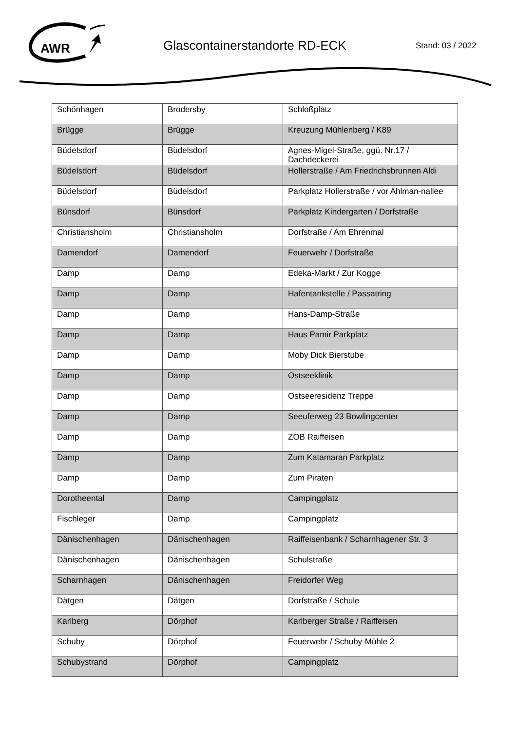AWR
Glascontainerstandorte RD-ECK Stand: 03 / 2022
| Schönhagen | Brodersby | Schloßplatz |
| Brügge | Brügge | Kreuzung Mühlenberg / K89 |
| Büdelsdorf | Büdelsdorf | Agnes-Migel-Straße, ggü. Nr.17 / Dachdeckerei |
| Büdelsdorf | Büdelsdorf | Hollerstraße / Am Friedrichsbrunnen Aldi |
| Büdelsdorf | Büdelsdorf | Parkplatz Hollerstraße / vor Ahlman-nallee |
| Bünsdorf | Bünsdorf | Parkplatz Kindergarten / Dorfstraße |
| Christiansholm | Christiansholm | Dorfstraße / Am Ehrenmal |
| Damendorf | Damendorf | Feuerwehr / Dorfstraße |
| Damp | Damp | Edeka-Markt / Zur Kogge |
| Damp | Damp | Hafentankstelle / Passatring |
| Damp | Damp | Hans-Damp-Straße |
| Damp | Damp | Haus Pamir Parkplatz |
| Damp | Damp | Moby Dick Bierstube |
| Damp | Damp | Ostseeklinik |
| Damp | Damp | Ostseeresidenz Treppe |
| Damp | Damp | Seeuferweg 23 Bowlingcenter |
| Damp | Damp | ZOB Raiffeisen |
| Damp | Damp | Zum Katamaran Parkplatz |
| Damp | Damp | Zum Piraten |
| Dorotheental | Damp | Campingplatz |
| Fischleger | Damp | Campingplatz |
| Dänischenhagen | Dänischenhagen | Raiffeisenbank / Scharnhagener Str. 3 |
| Dänischenhagen | Dänischenhagen | Schulstraße |
| Scharnhagen | Dänischenhagen | Freidorfer Weg |
| Dätgen | Dätgen | Dorfstraße / Schule |
| Karlberg | Dörphof | Karlberger Straße / Raiffeisen |
| Schuby | Dörphof | Feuerwehr / Schuby-Mühle 2 |
| Schubystrand | Dörphof | Campingplatz |